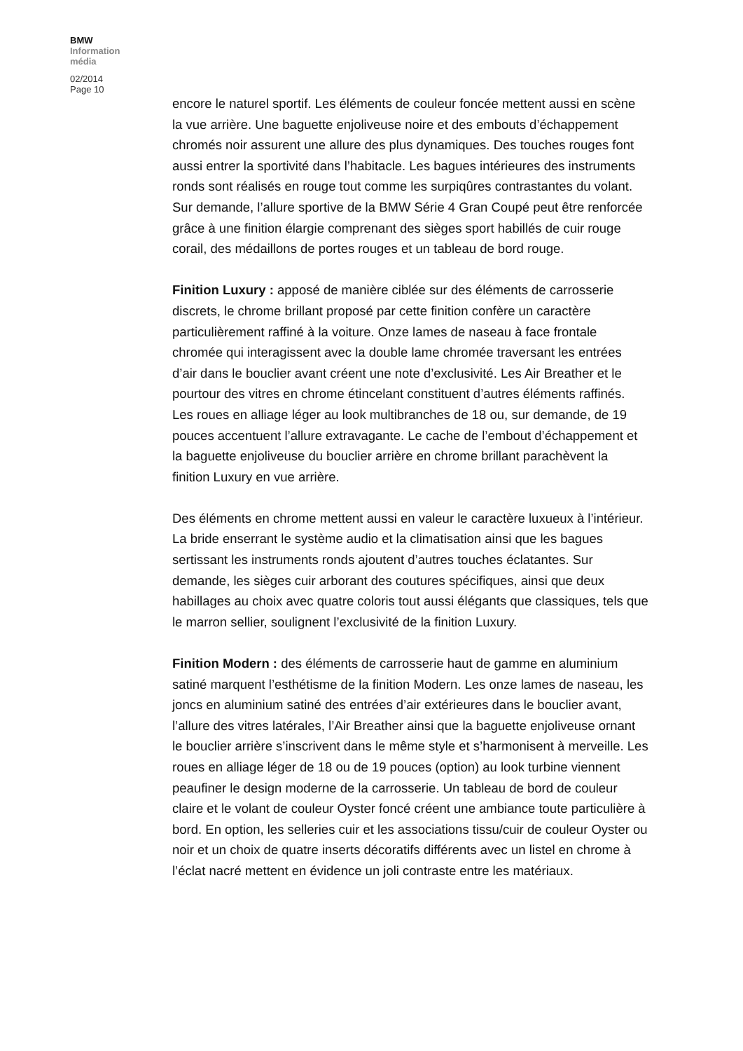BMW
Information
média
02/2014
Page 10
encore le naturel sportif. Les éléments de couleur foncée mettent aussi en scène la vue arrière. Une baguette enjoliveuse noire et des embouts d’échappement chromés noir assurent une allure des plus dynamiques. Des touches rouges font aussi entrer la sportivité dans l’habitacle. Les bagues intérieures des instruments ronds sont réalisés en rouge tout comme les surpiqûres contrastantes du volant. Sur demande, l’allure sportive de la BMW Série 4 Gran Coupé peut être renforcée grâce à une finition élargie comprenant des sièges sport habillés de cuir rouge corail, des médaillons de portes rouges et un tableau de bord rouge.
Finition Luxury : apposé de manière ciblée sur des éléments de carrosserie discrets, le chrome brillant proposé par cette finition confère un caractère particulièrement raffiné à la voiture. Onze lames de naseau à face frontale chromée qui interagissent avec la double lame chromée traversant les entrées d’air dans le bouclier avant créent une note d’exclusivité. Les Air Breather et le pourtour des vitres en chrome étincelant constituent d’autres éléments raffinés. Les roues en alliage léger au look multibranches de 18 ou, sur demande, de 19 pouces accentuent l’allure extravagante. Le cache de l’embout d’échappement et la baguette enjoliveuse du bouclier arrière en chrome brillant parachèvent la finition Luxury en vue arrière.
Des éléments en chrome mettent aussi en valeur le caractère luxueux à l’intérieur. La bride enserrant le système audio et la climatisation ainsi que les bagues sertissant les instruments ronds ajoutent d’autres touches éclatantes. Sur demande, les sièges cuir arborant des coutures spécifiques, ainsi que deux habillages au choix avec quatre coloris tout aussi élégants que classiques, tels que le marron sellier, soulignent l’exclusivité de la finition Luxury.
Finition Modern : des éléments de carrosserie haut de gamme en aluminium satiné marquent l’esthétisme de la finition Modern. Les onze lames de naseau, les joncs en aluminium satiné des entrées d’air extérieures dans le bouclier avant, l’allure des vitres latérales, l’Air Breather ainsi que la baguette enjoliveuse ornant le bouclier arrière s’inscrivent dans le même style et s’harmonisent à merveille. Les roues en alliage léger de 18 ou de 19 pouces (option) au look turbine viennent peaufiner le design moderne de la carrosserie. Un tableau de bord de couleur claire et le volant de couleur Oyster foncé créent une ambiance toute particulière à bord. En option, les selleries cuir et les associations tissu/cuir de couleur Oyster ou noir et un choix de quatre inserts décoratifs différents avec un listel en chrome à l’éclat nacré mettent en évidence un joli contraste entre les matériaux.